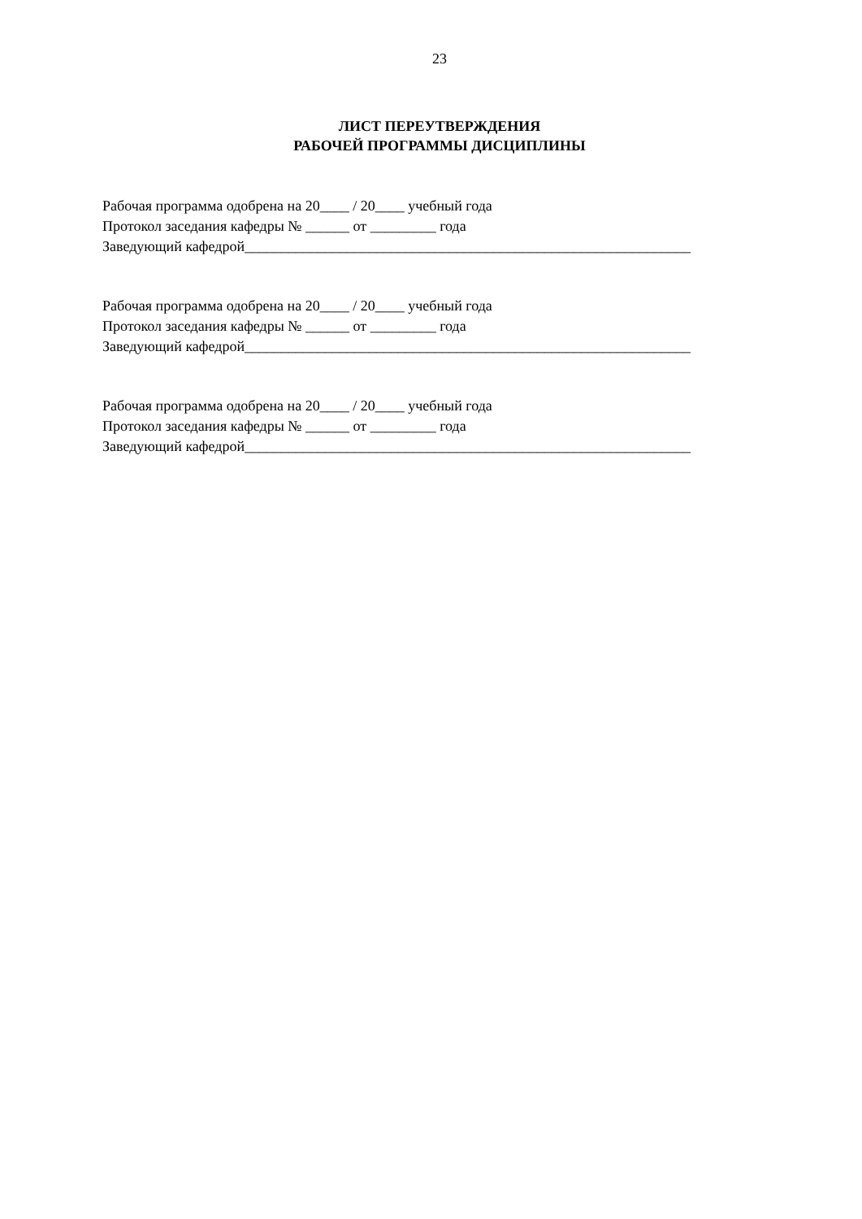23
ЛИСТ ПЕРЕУТВЕРЖДЕНИЯ
РАБОЧЕЙ ПРОГРАММЫ ДИСЦИПЛИНЫ
Рабочая программа одобрена на 20____ / 20____ учебный года
Протокол заседания кафедры № ______ от _________ года
Заведующий кафедрой_____________________________________________________________
Рабочая программа одобрена на 20____ / 20____ учебный года
Протокол заседания кафедры № ______ от _________ года
Заведующий кафедрой_____________________________________________________________
Рабочая программа одобрена на 20____ / 20____ учебный года
Протокол заседания кафедры № ______ от _________ года
Заведующий кафедрой_____________________________________________________________